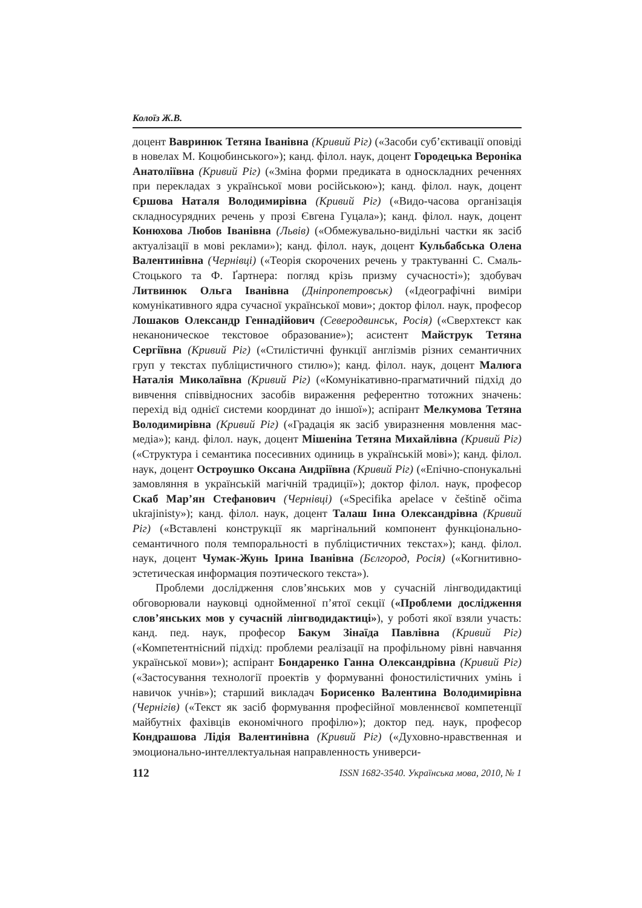Колоїз Ж.В.
доцент Вавринюк Тетяна Іванівна (Кривий Ріг) («Засоби суб’єктивації оповіді в новелах М. Коцюбинського»); канд. філол. наук, доцент Городецька Вероніка Анатоліївна (Кривий Ріг) («Зміна форми предиката в односкладних реченнях при перекладах з української мови російською»); канд. філол. наук, доцент Єршова Наталя Володимирівна (Кривий Ріг) («Видо-часова організація складносурядних речень у прозі Євгена Гуцала»); канд. філол. наук, доцент Конюхова Любов Іванівна (Львів) («Обмежувально-видільні частки як засіб актуалізації в мові реклами»); канд. філол. наук, доцент Кульбабська Олена Валентинівна (Чернівці) («Теорія скорочених речень у трактуванні С. Смаль-Стоцького та Ф. Ґартнера: погляд крізь призму сучасності»); здобувач Литвинюк Ольга Іванівна (Дніпропетровськ) («Ідеографічні виміри комунікативного ядра сучасної української мови»; доктор філол. наук, професор Лошаков Олександр Геннадійович (Северодвинськ, Росія) («Сверхтекст как неканоническое текстовое образование»); асистент Майструк Тетяна Сергіївна (Кривий Ріг) («Стилістичні функції англізмів різних семантичних груп у текстах публіцистичного стилю»); канд. філол. наук, доцент Малюга Наталія Миколаївна (Кривий Ріг) («Комунікативно-прагматичний підхід до вивчення співвідносних засобів вираження референтно тотожних значень: перехід від однієї системи координат до іншої»); аспірант Мелкумова Тетяна Володимирівна (Кривий Ріг) («Градація як засіб увиразнення мовлення мас-медіа»); канд. філол. наук, доцент Мішеніна Тетяна Михайлівна (Кривий Ріг) («Структура і семантика посесивних одиниць в українській мові»); канд. філол. наук, доцент Остроушко Оксана Андріївна (Кривий Ріг) («Епічно-спонукальні замовляння в українській магічній традиції»); доктор філол. наук, професор Скаб Мар’ян Стефанович (Чернівці) («Specifika apelace v češtině očima ukrajinisty»); канд. філол. наук, доцент Талаш Інна Олександрівна (Кривий Ріг) («Вставлені конструкції як маргінальний компонент функціонально-семантичного поля темпоральності в публіцистичних текстах»); канд. філол. наук, доцент Чумак-Жунь Ірина Іванівна (Бєлгород, Росія) («Когнитивно-эстетическая информация поэтического текста»).
Проблеми дослідження слов’янських мов у сучасній лінгводидактиці обговорювали науковці однойменної п’ятої секції («Проблеми дослідження слов’янських мов у сучасній лінгводидактиці»), у роботі якої взяли участь: канд. пед. наук, професор Бакум Зінаїда Павлівна (Кривий Ріг) («Компетентнісний підхід: проблеми реалізації на профільному рівні навчання української мови»); аспірант Бондаренко Ганна Олександрівна (Кривий Ріг) («Застосування технології проектів у формуванні фоностилістичних умінь і навичок учнів»); старший викладач Борисенко Валентина Володимирівна (Чернігів) («Текст як засіб формування професійної мовленнєвої компетенції майбутніх фахівців економічного профілю»); доктор пед. наук, професор Кондрашова Лідія Валентинівна (Кривий Ріг) («Духовно-нравственная и эмоционально-интеллектуальная направленность универси-
112 ISSN 1682-3540. Українська мова, 2010, № 1